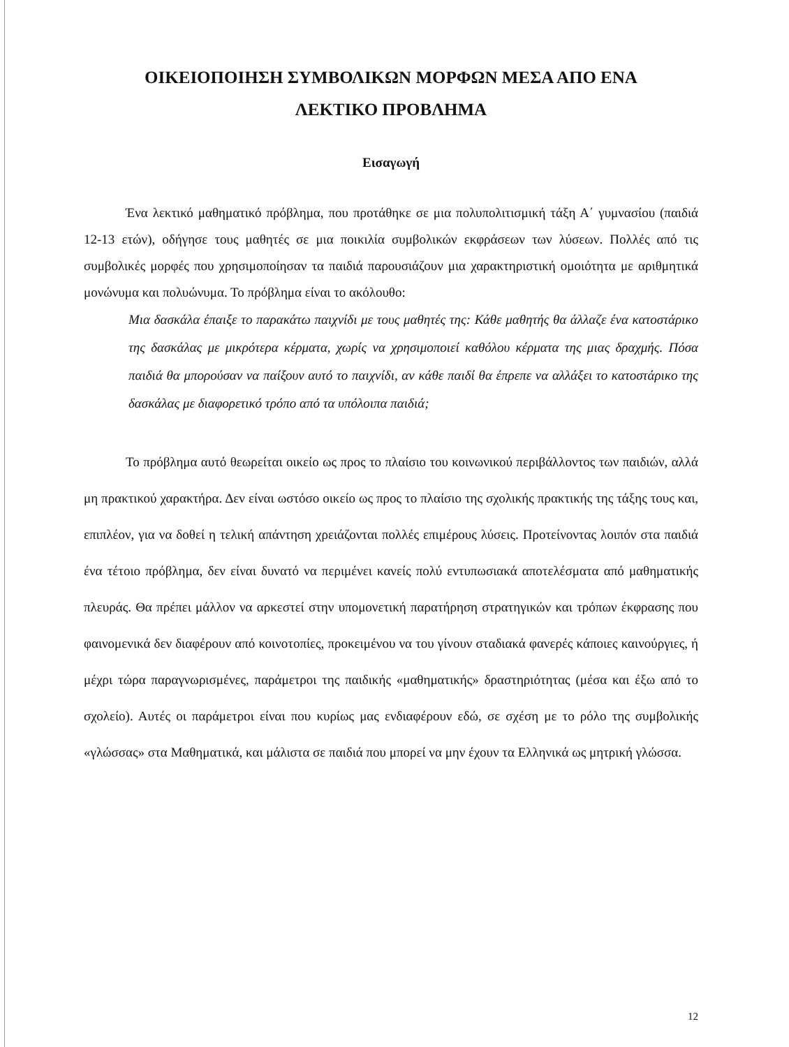ΟΙΚΕΙΟΠΟΙΗΣΗ ΣΥΜΒΟΛΙΚΩΝ ΜΟΡΦΩΝ ΜΕΣΑ ΑΠΟ ΕΝΑ
ΛΕΚΤΙΚΟ ΠΡΟΒΛΗΜΑ
Εισαγωγή
Ένα λεκτικό μαθηματικό πρόβλημα, που προτάθηκε σε μια πολυπολιτισμική τάξη Α΄ γυμνασίου (παιδιά 12-13 ετών), οδήγησε τους μαθητές σε μια ποικιλία συμβολικών εκφράσεων των λύσεων. Πολλές από τις συμβολικές μορφές που χρησιμοποίησαν τα παιδιά παρουσιάζουν μια χαρακτηριστική ομοιότητα με αριθμητικά μονώνυμα και πολυώνυμα. Το πρόβλημα είναι το ακόλουθο:
Μια δασκάλα έπαιξε το παρακάτω παιχνίδι με τους μαθητές της: Κάθε μαθητής θα άλλαζε ένα κατοστάρικο της δασκάλας με μικρότερα κέρματα, χωρίς να χρησιμοποιεί καθόλου κέρματα της μιας δραχμής. Πόσα παιδιά θα μπορούσαν να παίξουν αυτό το παιχνίδι, αν κάθε παιδί θα έπρεπε να αλλάξει το κατοστάρικο της δασκάλας με διαφορετικό τρόπο από τα υπόλοιπα παιδιά;
Το πρόβλημα αυτό θεωρείται οικείο ως προς το πλαίσιο του κοινωνικού περιβάλλοντος των παιδιών, αλλά μη πρακτικού χαρακτήρα. Δεν είναι ωστόσο οικείο ως προς το πλαίσιο της σχολικής πρακτικής της τάξης τους και, επιπλέον, για να δοθεί η τελική απάντηση χρειάζονται πολλές επιμέρους λύσεις. Προτείνοντας λοιπόν στα παιδιά ένα τέτοιο πρόβλημα, δεν είναι δυνατό να περιμένει κανείς πολύ εντυπωσιακά αποτελέσματα από μαθηματικής πλευράς. Θα πρέπει μάλλον να αρκεστεί στην υπομονετική παρατήρηση στρατηγικών και τρόπων έκφρασης που φαινομενικά δεν διαφέρουν από κοινοτοπίες, προκειμένου να του γίνουν σταδιακά φανερές κάποιες καινούργιες, ή μέχρι τώρα παραγνωρισμένες, παράμετροι της παιδικής «μαθηματικής» δραστηριότητας (μέσα και έξω από το σχολείο). Αυτές οι παράμετροι είναι που κυρίως μας ενδιαφέρουν εδώ, σε σχέση με το ρόλο της συμβολικής «γλώσσας» στα Μαθηματικά, και μάλιστα σε παιδιά που μπορεί να μην έχουν τα Ελληνικά ως μητρική γλώσσα.
12